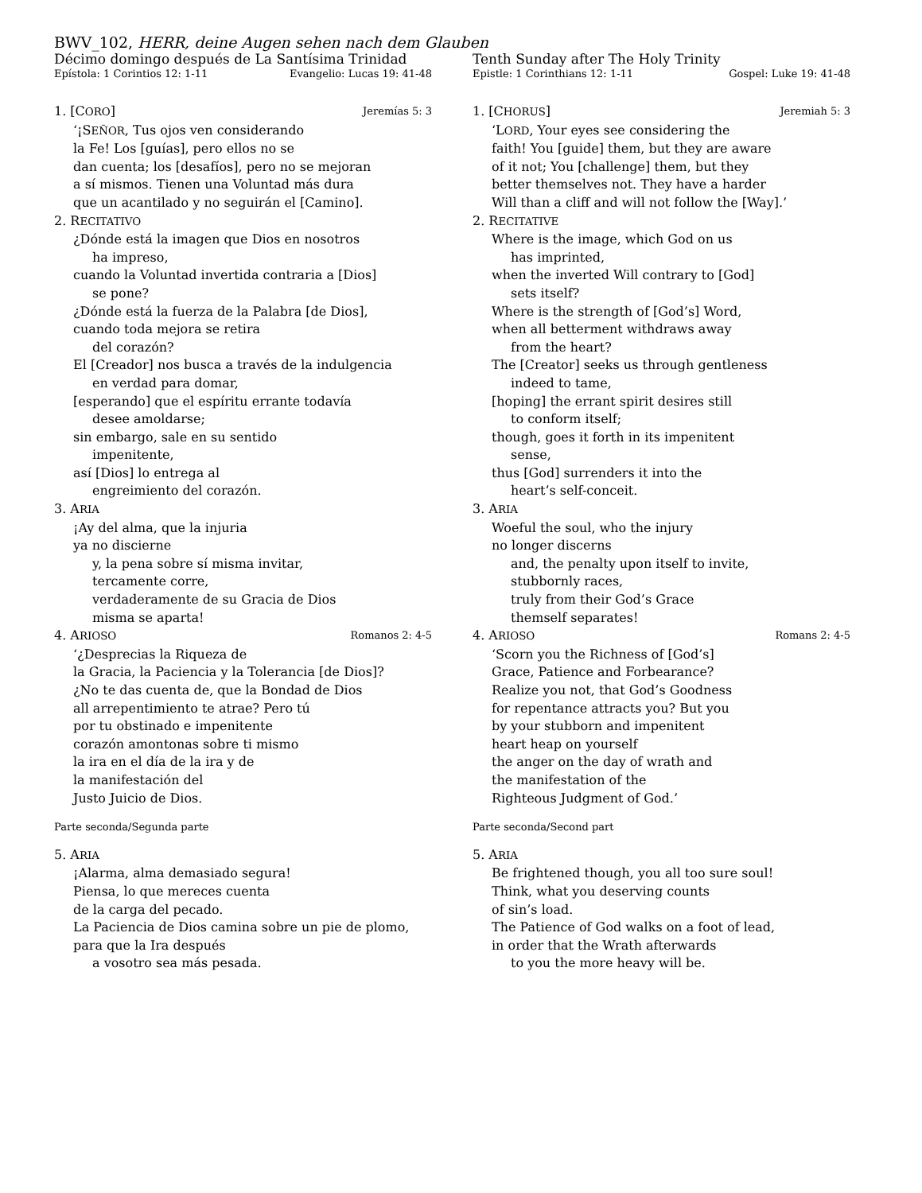BWV_102, HERR, deine Augen sehen nach dem Glauben
Décimo domingo después de La Santísima Trinidad
Epístola: 1 Corintios 12: 1-11 Evangelio: Lucas 19: 41-48
1. [CORO] Jeremías 5: 3
‘¡SEÑOR, Tus ojos ven considerando
la Fe! Los [guías], pero ellos no se
dan cuenta; los [desafíos], pero no se mejoran
a sí mismos. Tienen una Voluntad más dura
que un acantilado y no seguirán el [Camino].
2. RECITATIVO
¿Dónde está la imagen que Dios en nosotros
ha impreso,
cuando la Voluntad invertida contraria a [Dios]
se pone?
¿Dónde está la fuerza de la Palabra [de Dios],
cuando toda mejora se retira
del corazón?
El [Creador] nos busca a través de la indulgencia
en verdad para domar,
[esperando] que el espíritu errante todavía
desee amoldarse;
sin embargo, sale en su sentido
impenitente,
así [Dios] lo entrega al
engreimiento del corazón.
3. ARIA
¡Ay del alma, que la injuria
ya no discierne
y, la pena sobre sí misma invitar,
tercamente corre,
verdaderamente de su Gracia de Dios
misma se aparta!
4. ARIOSO Romanos 2: 4-5
‘¿Desprecias la Riqueza de
la Gracia, la Paciencia y la Tolerancia [de Dios]?
¿No te das cuenta de, que la Bondad de Dios
all arrepentimiento te atrae? Pero tú
por tu obstinado e impenitente
corazón amontonas sobre ti mismo
la ira en el día de la ira y de
la manifestación del
Justo Juicio de Dios.
Parte seconda/Segunda parte
5. ARIA
¡Alarma, alma demasiado segura!
Piensa, lo que mereces cuenta
de la carga del pecado.
La Paciencia de Dios camina sobre un pie de plomo,
para que la Ira después
a vosotro sea más pesada.
Tenth Sunday after The Holy Trinity
Epistle: 1 Corinthians 12: 1-11 Gospel: Luke 19: 41-48
1. [CHORUS] Jeremiah 5: 3
‘LORD, Your eyes see considering the
faith! You [guide] them, but they are aware
of it not; You [challenge] them, but they
better themselves not. They have a harder
Will than a cliff and will not follow the [Way].’
2. RECITATIVE
Where is the image, which God on us
has imprinted,
when the inverted Will contrary to [God]
sets itself?
Where is the strength of [God’s] Word,
when all betterment withdraws away
from the heart?
The [Creator] seeks us through gentleness
indeed to tame,
[hoping] the errant spirit desires still
to conform itself;
though, goes it forth in its impenitent
sense,
thus [God] surrenders it into the
heart’s self-conceit.
3. ARIA
Woeful the soul, who the injury
no longer discerns
and, the penalty upon itself to invite,
stubbornly races,
truly from their God’s Grace
themself separates!
4. ARIOSO Romans 2: 4-5
‘Scorn you the Richness of [God’s]
Grace, Patience and Forbearance?
Realize you not, that God’s Goodness
for repentance attracts you? But you
by your stubborn and impenitent
heart heap on yourself
the anger on the day of wrath and
the manifestation of the
Righteous Judgment of God.’
Parte seconda/Second part
5. ARIA
Be frightened though, you all too sure soul!
Think, what you deserving counts
of sin’s load.
The Patience of God walks on a foot of lead,
in order that the Wrath afterwards
to you the more heavy will be.